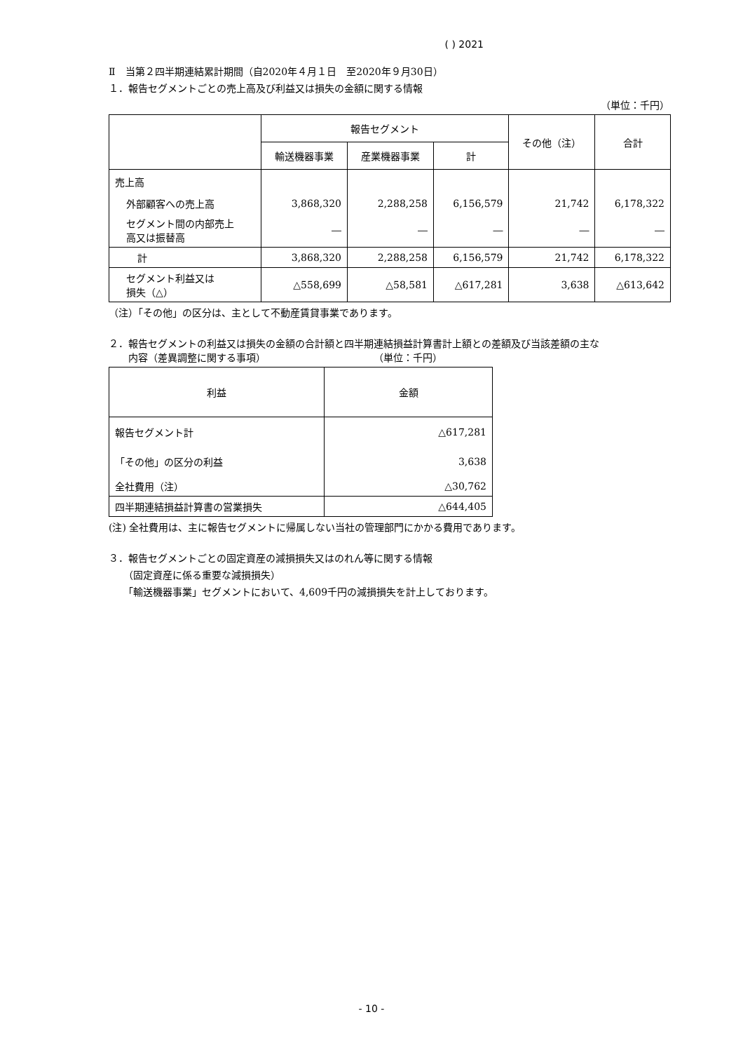( ) 2021
Ⅱ　当第２四半期連結累計期間（自2020年４月１日　至2020年９月30日）
１．報告セグメントごとの売上高及び利益又は損失の金額に関する情報
（単位：千円）
| | 報告セグメント | | | その他（注） | 合計 |
| --- | --- | --- | --- | --- | --- |
| | 輸送機器事業 | 産業機器事業 | 計 | | |
| 売上高 | | | | | |
| 外部顧客への売上高 | 3,868,320 | 2,288,258 | 6,156,579 | 21,742 | 6,178,322 |
| セグメント間の内部売上 高又は振替高 | ― | ― | ― | ― | ― |
| 計 | 3,868,320 | 2,288,258 | 6,156,579 | 21,742 | 6,178,322 |
| セグメント利益又は 損失（△） | △558,699 | △58,581 | △617,281 | 3,638 | △613,642 |
（注）「その他」の区分は、主として不動産賃貸事業であります。
２．報告セグメントの利益又は損失の金額の合計額と四半期連結損益計算書計上額との差額及び当該差額の主な
　　内容（差異調整に関する事項）　　　　　　　　　　　　（単位：千円）
| 利益 | 金額 |
| --- | --- |
| 報告セグメント計 | △617,281 |
| 「その他」の区分の利益 | 3,638 |
| 全社費用（注） | △30,762 |
| 四半期連結損益計算書の営業損失 | △644,405 |
(注) 全社費用は、主に報告セグメントに帰属しない当社の管理部門にかかる費用であります。
３．報告セグメントごとの固定資産の減損損失又はのれん等に関する情報
　　（固定資産に係る重要な減損損失）
　　「輸送機器事業」セグメントにおいて、4,609千円の減損損失を計上しております。
- 10 -